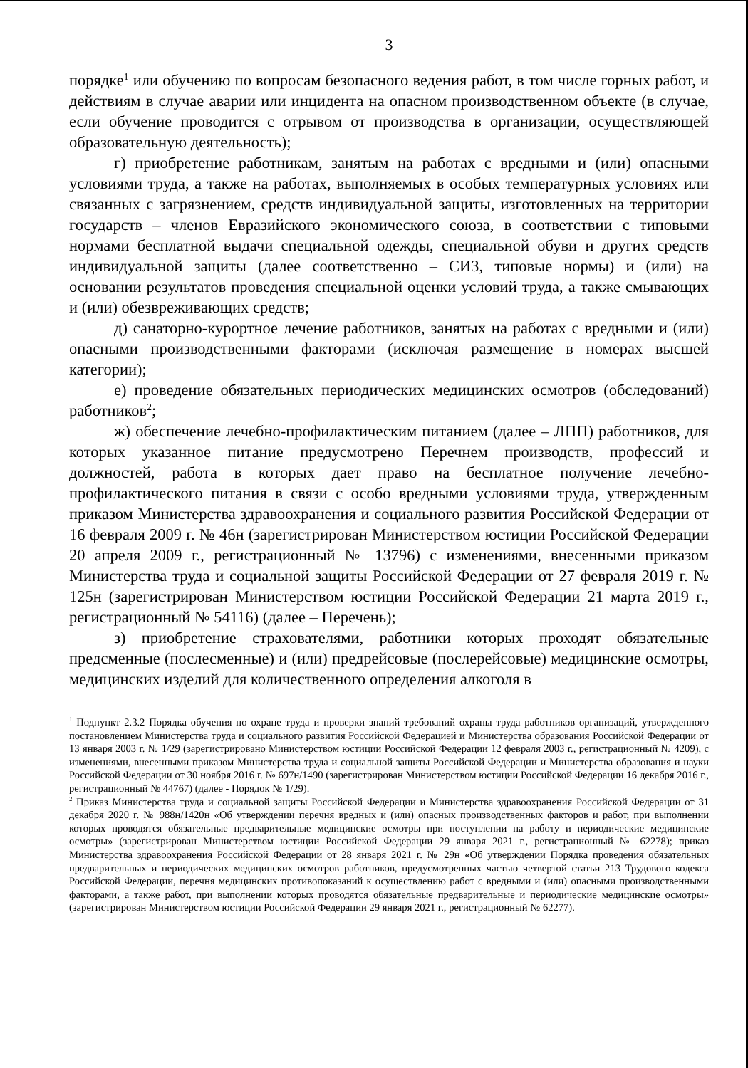3
порядке<sup>1</sup> или обучению по вопросам безопасного ведения работ, в том числе горных работ, и действиям в случае аварии или инцидента на опасном производственном объекте (в случае, если обучение проводится с отрывом от производства в организации, осуществляющей образовательную деятельность);
г) приобретение работникам, занятым на работах с вредными и (или) опасными условиями труда, а также на работах, выполняемых в особых температурных условиях или связанных с загрязнением, средств индивидуальной защиты, изготовленных на территории государств – членов Евразийского экономического союза, в соответствии с типовыми нормами бесплатной выдачи специальной одежды, специальной обуви и других средств индивидуальной защиты (далее соответственно – СИЗ, типовые нормы) и (или) на основании результатов проведения специальной оценки условий труда, а также смывающих и (или) обезвреживающих средств;
д) санаторно-курортное лечение работников, занятых на работах с вредными и (или) опасными производственными факторами (исключая размещение в номерах высшей категории);
е) проведение обязательных периодических медицинских осмотров (обследований) работников<sup>2</sup>;
ж) обеспечение лечебно-профилактическим питанием (далее – ЛПП) работников, для которых указанное питание предусмотрено Перечнем производств, профессий и должностей, работа в которых дает право на бесплатное получение лечебно-профилактического питания в связи с особо вредными условиями труда, утвержденным приказом Министерства здравоохранения и социального развития Российской Федерации от 16 февраля 2009 г. № 46н (зарегистрирован Министерством юстиции Российской Федерации 20 апреля 2009 г., регистрационный № 13796) с изменениями, внесенными приказом Министерства труда и социальной защиты Российской Федерации от 27 февраля 2019 г. № 125н (зарегистрирован Министерством юстиции Российской Федерации 21 марта 2019 г., регистрационный № 54116) (далее – Перечень);
з) приобретение страхователями, работники которых проходят обязательные предсменные (послесменные) и (или) предрейсовые (послерейсовые) медицинские осмотры, медицинских изделий для количественного определения алкоголя в
<sup>1</sup> Подпункт 2.3.2 Порядка обучения по охране труда и проверки знаний требований охраны труда работников организаций, утвержденного постановлением Министерства труда и социального развития Российской Федерацией и Министерства образования Российской Федерации от 13 января 2003 г. № 1/29 (зарегистрировано Министерством юстиции Российской Федерации 12 февраля 2003 г., регистрационный № 4209), с изменениями, внесенными приказом Министерства труда и социальной защиты Российской Федерации и Министерства образования и науки Российской Федерации от 30 ноября 2016 г. № 697н/1490 (зарегистрирован Министерством юстиции Российской Федерации 16 декабря 2016 г., регистрационный № 44767) (далее - Порядок № 1/29).
<sup>2</sup> Приказ Министерства труда и социальной защиты Российской Федерации и Министерства здравоохранения Российской Федерации от 31 декабря 2020 г. № 988н/1420н «Об утверждении перечня вредных и (или) опасных производственных факторов и работ, при выполнении которых проводятся обязательные предварительные медицинские осмотры при поступлении на работу и периодические медицинские осмотры» (зарегистрирован Министерством юстиции Российской Федерации 29 января 2021 г., регистрационный № 62278); приказ Министерства здравоохранения Российской Федерации от 28 января 2021 г. № 29н «Об утверждении Порядка проведения обязательных предварительных и периодических медицинских осмотров работников, предусмотренных частью четвертой статьи 213 Трудового кодекса Российской Федерации, перечня медицинских противопоказаний к осуществлению работ с вредными и (или) опасными производственными факторами, а также работ, при выполнении которых проводятся обязательные предварительные и периодические медицинские осмотры» (зарегистрирован Министерством юстиции Российской Федерации 29 января 2021 г., регистрационный № 62277).